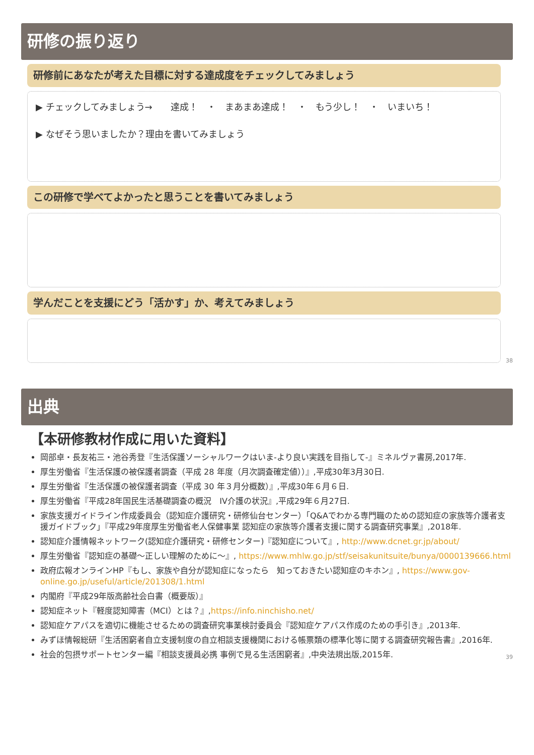研修の振り返り
研修前にあなたが考えた目標に対する達成度をチェックしてみましょう
▶ チェックしてみましょう→　　達成！　・　まあまあ達成！　・　もう少し！　・　いまいち！
▶ なぜそう思いましたか？理由を書いてみましょう
この研修で学べてよかったと思うことを書いてみましょう
学んだことを支援にどう「活かす」か、考えてみましょう
38
出典
【本研修教材作成に用いた資料】
岡部卓・長友祐三・池谷秀登『生活保護ソーシャルワークはいま-より良い実践を目指して-』ミネルヴァ書房,2017年.
厚生労働省『生活保護の被保護者調査（平成 28 年度（月次調査確定値））』,平成30年3月30日.
厚生労働省『生活保護の被保護者調査（平成 30 年３月分概数）』,平成30年６月６日.
厚生労働省『平成28年国民生活基礎調査の概況　IV介護の状況』,平成29年６月27日.
家族支援ガイドライン作成委員会（認知症介護研究・研修仙台センター）「Q&Aでわかる専門職のための認知症の家族等介護者支援ガイドブック」『平成29年度厚生労働省老人保健事業 認知症の家族等介護者支援に関する調査研究事業』,2018年.
認知症介護情報ネットワーク(認知症介護研究・研修センター)『認知症について』, http://www.dcnet.gr.jp/about/
厚生労働省『認知症の基礎～正しい理解のために～』, https://www.mhlw.go.jp/stf/seisakunitsuite/bunya/0000139666.html
政府広報オンラインHP『もし、家族や自分が認知症になったら　知っておきたい認知症のキホン』, https://www.gov-online.go.jp/useful/article/201308/1.html
内閣府『平成29年版高齢社会白書（概要版）』
認知症ネット『軽度認知障害（MCI）とは？』,https://info.ninchisho.net/
認知症ケアパスを適切に機能させるための調査研究事業検討委員会『認知症ケアパス作成のための手引き』,2013年.
みずほ情報総研『生活困窮者自立支援制度の自立相談支援機関における帳票類の標準化等に関する調査研究報告書』,2016年.
社会的包摂サポートセンター編『相談支援員必携 事例で見る生活困窮者』,中央法規出版,2015年.
39